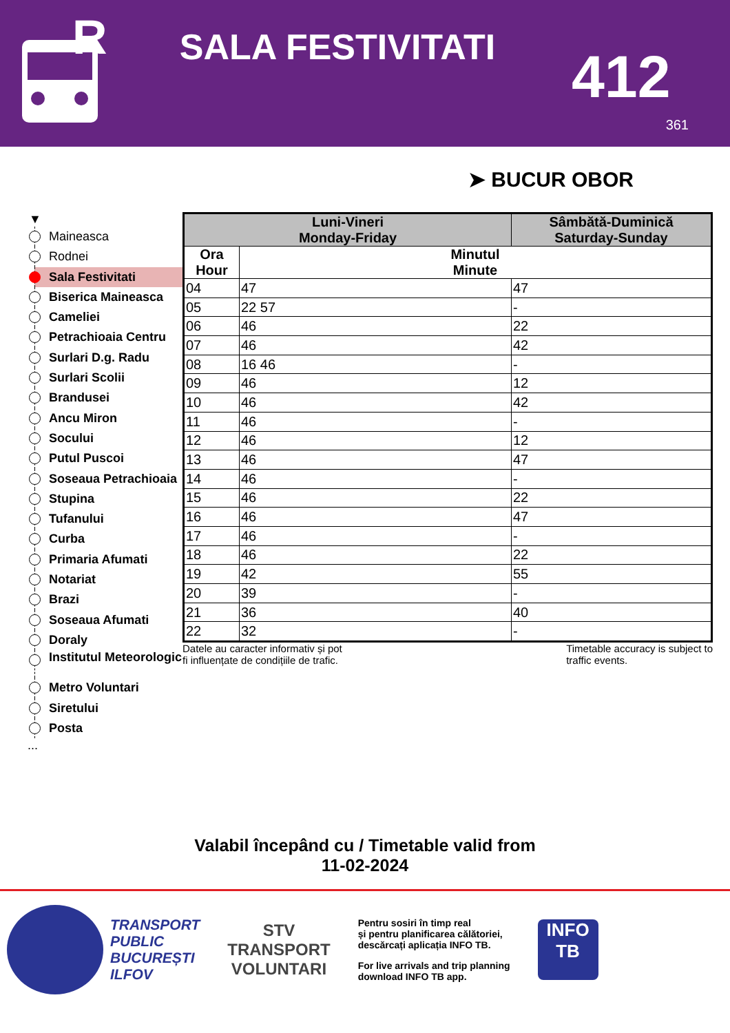R
SALA FESTIVITATI
412
361
➤ BUCUR OBOR
▼
Maineasca
Rodnei
Sala Festivitati
Biserica Maineasca
Cameliei
Petrachioaia Centru
Surlari D.g. Radu
Surlari Scolii
Brandusei
Ancu Miron
Socului
Putul Puscoi
Soseaua Petrachioaia
Stupina
Tufanului
Curba
Primaria Afumati
Notariat
Brazi
Soseaua Afumati
Doraly
Institutul Meteorologic
Metro Voluntari
Siretului
Posta
...
| Luni-Vineri Monday-Friday | | Sâmbătă-Duminică Saturday-Sunday |
| --- | --- | --- |
| Ora Hour | Minutul Minute | |
| 04 | 47 | 47 |
| 05 | 22 57 | - |
| 06 | 46 | 22 |
| 07 | 46 | 42 |
| 08 | 16 46 | - |
| 09 | 46 | 12 |
| 10 | 46 | 42 |
| 11 | 46 | - |
| 12 | 46 | 12 |
| 13 | 46 | 47 |
| 14 | 46 | - |
| 15 | 46 | 22 |
| 16 | 46 | 47 |
| 17 | 46 | - |
| 18 | 46 | 22 |
| 19 | 42 | 55 |
| 20 | 39 | - |
| 21 | 36 | 40 |
| 22 | 32 | - |
Datele au caracter informativ și pot
fi influențate de condițiile de trafic.
Timetable accuracy is subject to
traffic events.
Valabil începând cu / Timetable valid from
11-02-2024
TRANSPORT
PUBLIC
BUCUREȘTI
ILFOV
STV
TRANSPORT
VOLUNTARI
Pentru sosiri în timp real
și pentru planificarea călătoriei,
descărcați aplicația INFO TB.
For live arrivals and trip planning
download INFO TB app.
INFO TB